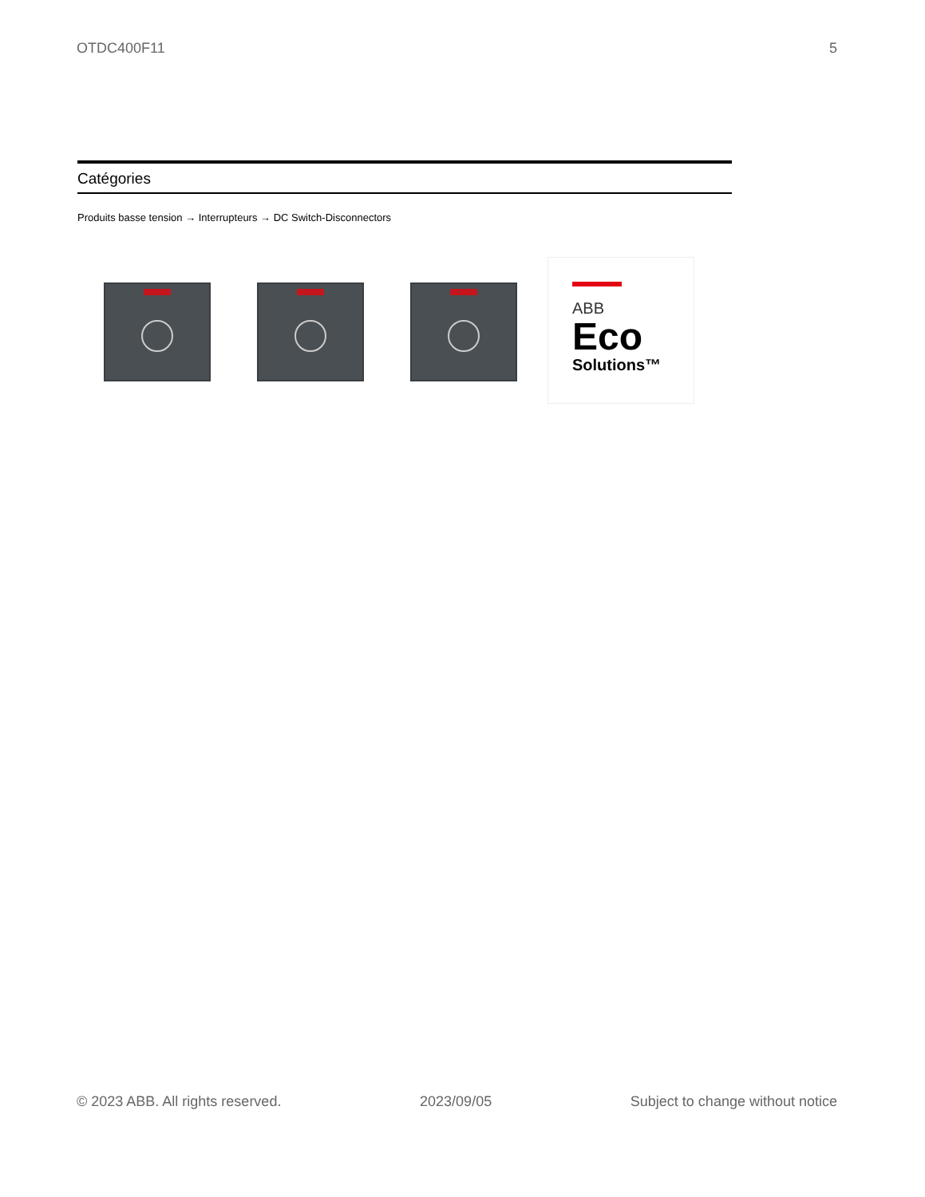OTDC400F11 5
Catégories
Produits basse tension → Interrupteurs → DC Switch-Disconnectors
ABB
Eco
Solutions™
© 2023 ABB. All rights reserved. 2023/09/05 Subject to change without notice